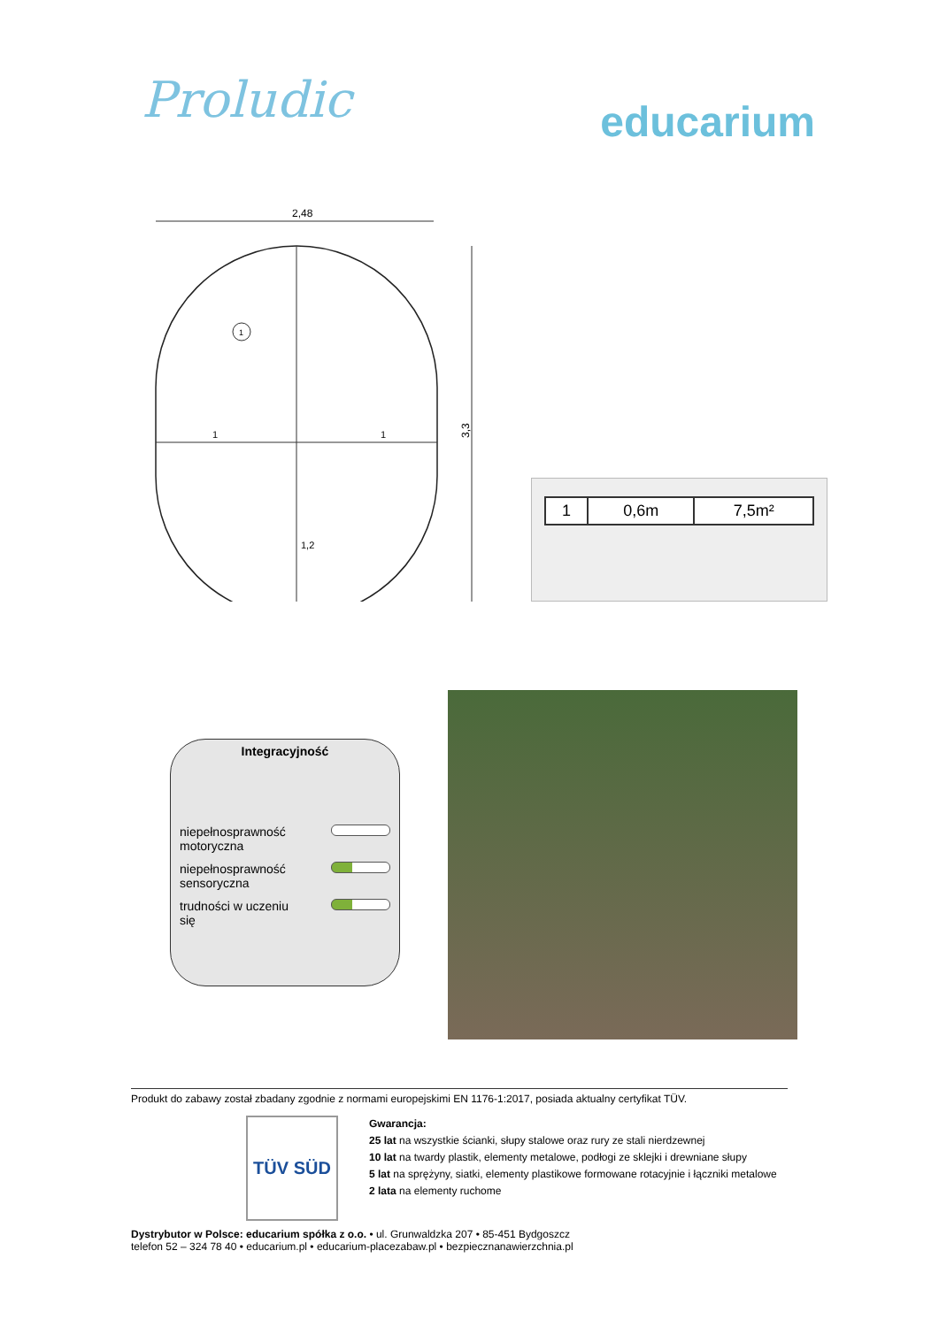Proludic
educarium
2,48
3,3
1
1
1,2
1
| 1 | 0,6m | 7,5m² |
Integracyjność
niepełnosprawność
motoryczna
niepełnosprawność
sensoryczna
trudności w uczeniu
się
Produkt do zabawy został zbadany zgodnie z normami europejskimi EN 1176-1:2017, posiada aktualny certyfikat TÜV.
TÜV SÜD
Gwarancja:
25 lat na wszystkie ścianki, słupy stalowe oraz rury ze stali nierdzewnej
10 lat na twardy plastik, elementy metalowe, podłogi ze sklejki i drewniane słupy
5 lat na sprężyny, siatki, elementy plastikowe formowane rotacyjnie i łączniki metalowe
2 lata na elementy ruchome
Dystrybutor w Polsce: educarium spółka z o.o. • ul. Grunwaldzka 207 • 85-451 Bydgoszcz
telefon 52 – 324 78 40 • educarium.pl • educarium-placezabaw.pl • bezpiecznanawierzchnia.pl